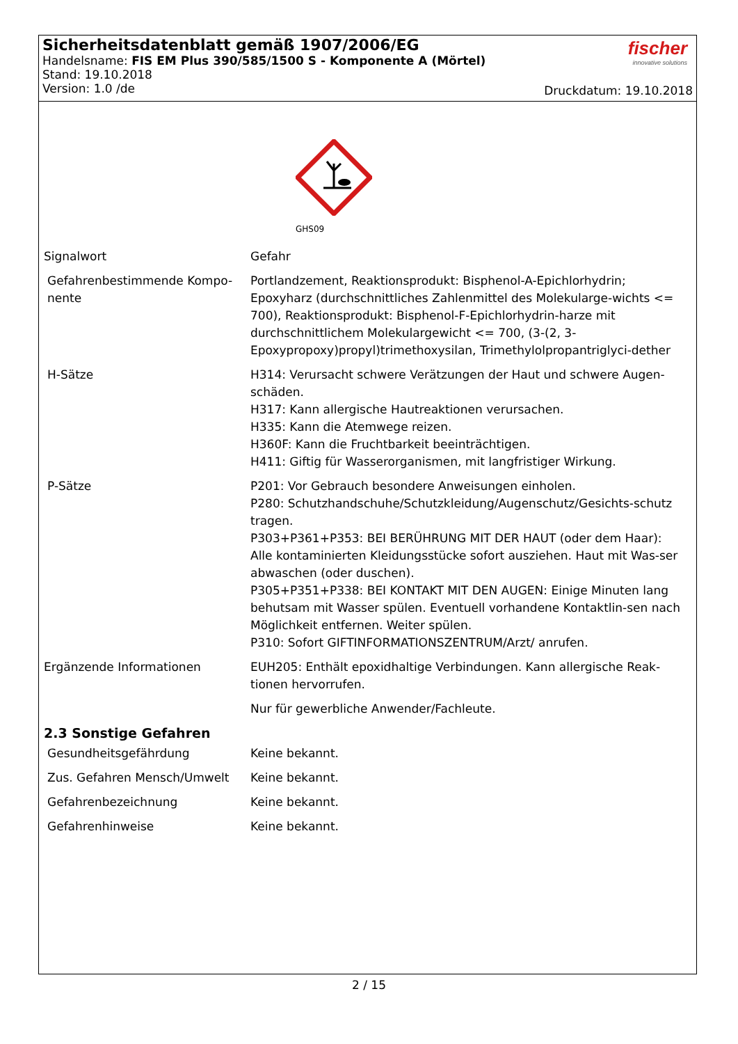Sicherheitsdatenblatt gemäß 1907/2006/EG
Handelsname: FIS EM Plus 390/585/1500 S - Komponente A (Mörtel)
Stand: 19.10.2018
Version: 1.0 /de
fischer
innovative solutions
Druckdatum: 19.10.2018
GHS09
Signalwort Gefahr
Gefahrenbestimmende Kompo-nente
Portlandzement, Reaktionsprodukt: Bisphenol-A-Epichlorhydrin; Epoxyharz (durchschnittliches Zahlenmittel des Molekularge-wichts <= 700), Reaktionsprodukt: Bisphenol-F-Epichlorhydrin-harze mit durchschnittlichem Molekulargewicht <= 700, (3-(2, 3-Epoxypropoxy)propyl)trimethoxysilan, Trimethylolpropantriglyci-dether
H-Sätze H314: Verursacht schwere Verätzungen der Haut und schwere Augen-schäden.
H317: Kann allergische Hautreaktionen verursachen.
H335: Kann die Atemwege reizen.
H360F: Kann die Fruchtbarkeit beeinträchtigen.
H411: Giftig für Wasserorganismen, mit langfristiger Wirkung.
P-Sätze P201: Vor Gebrauch besondere Anweisungen einholen.
P280: Schutzhandschuhe/Schutzkleidung/Augenschutz/Gesichts-schutz tragen.
P303+P361+P353: BEI BERÜHRUNG MIT DER HAUT (oder dem Haar): Alle kontaminierten Kleidungsstücke sofort ausziehen. Haut mit Was-ser abwaschen (oder duschen).
P305+P351+P338: BEI KONTAKT MIT DEN AUGEN: Einige Minuten lang behutsam mit Wasser spülen. Eventuell vorhandene Kontaktlin-sen nach Möglichkeit entfernen. Weiter spülen.
P310: Sofort GIFTINFORMATIONSZENTRUM/Arzt/ anrufen.
Ergänzende Informationen EUH205: Enthält epoxidhaltige Verbindungen. Kann allergische Reak-tionen hervorrufen.
Nur für gewerbliche Anwender/Fachleute.
2.3 Sonstige Gefahren
Gesundheitsgefährdung Keine bekannt.
Zus. Gefahren Mensch/Umwelt Keine bekannt.
Gefahrenbezeichnung Keine bekannt.
Gefahrenhinweise Keine bekannt.
2 / 15